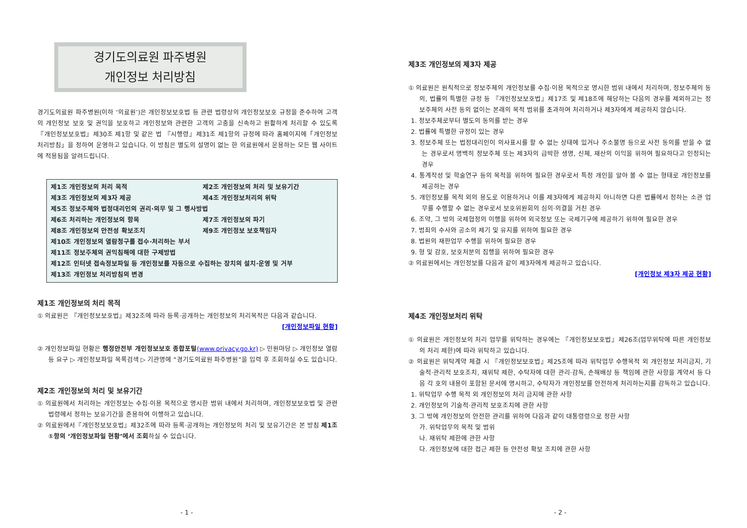경기도의료원 파주병원
개인정보 처리방침
경기도의료원 파주병원(이하 ‘의료원’)은 개인정보보호법 등 관련 법령상의 개인정보보호 규정을 준수하여 고객의 개인정보 보호 및 권익을 보호하고 개인정보와 관련한 고객의 고충을 신속하고 원활하게 처리할 수 있도록 『개인정보보호법』제30조 제1항 및 같은 법 『시행령』제31조 제1항의 규정에 따라 홈페이지에「개인정보 처리방침」을 정하여 운영하고 있습니다. 이 방침은 별도의 설명이 없는 한 의료원에서 운용하는 모든 웹 사이트에 적용됨을 알려드립니다.
제1조 개인정보의 처리 목적 제2조 개인정보의 처리 및 보유기간
제3조 개인정보의 제3자 제공 제4조 개인정보처리의 위탁
제5조 정보주체와 법정대리인의 권리·의무 및 그 행사방법
제6조 처리하는 개인정보의 항목 제7조 개인정보의 파기
제8조 개인정보의 안전성 확보조치 제9조 개인정보 보호책임자
제10조 개인정보의 열람청구를 접수·처리하는 부서
제11조 정보주체의 권익침해에 대한 구제방법
제12조 인터넷 접속정보파일 등 개인정보를 자동으로 수집하는 장치의 설치·운영 및 거부
제13조 개인정보 처리방침의 변경
제1조 개인정보의 처리 목적
① 의료원은 『개인정보보호법』제32조에 따라 등록·공개하는 개인정보의 처리목적은 다음과 같습니다.
[개인정보파일 현황]
② 개인정보파일 현황은 행정안전부 개인정보보호 종합포털(www.privacy.go.kr) ▷ 민원마당 ▷ 개인정보 열람등 요구 ▷ 개인정보파일 목록검색 ▷ 기관명에 “경기도의료원 파주병원”을 입력 후 조회하실 수도 있습니다.
제2조 개인정보의 처리 및 보유기간
① 의료원에서 처리하는 개인정보는 수집·이용 목적으로 명시한 범위 내에서 처리하며, 개인정보보호법 및 관련법령에서 정하는 보유기간을 준용하여 이행하고 있습니다.
② 의료원에서『개인정보보호법』제32조에 따라 등록·공개하는 개인정보의 처리 및 보유기간은 본 방침 제1조 ①항의 ‘개인정보파일 현황’에서 조회하실 수 있습니다.
- 1 -
제3조 개인정보의 제3자 제공
① 의료원은 원칙적으로 정보주체의 개인정보를 수집·이용 목적으로 명시한 범위 내에서 처리하며, 정보주체의 동의, 법률의 특별한 규정 등 『개인정보보호법』제17조 및 제18조에 해당하는 다음의 경우를 제외하고는 정보주체의 사전 동의 없이는 본래의 목적 범위를 초과하여 처리하거나 제3자에게 제공하지 않습니다.
1. 정보주체로부터 별도의 동의를 받는 경우
2. 법률에 특별한 규정이 있는 경우
3. 정보주체 또는 법정대리인이 의사표시를 할 수 없는 상태에 있거나 주소불명 등으로 사전 동의를 받을 수 없는 경우로서 명백히 정보주체 또는 제3자의 급박한 생명, 신체, 재산의 이익을 위하여 필요하다고 인정되는 경우
4. 통계작성 및 학술연구 등의 목적을 위하여 필요한 경우로서 특정 개인을 알아 볼 수 없는 형태로 개인정보를 제공하는 경우
5. 개인정보를 목적 외의 용도로 이용하거나 이를 제3자에게 제공하지 아니하면 다른 법률에서 정하는 소관 업무를 수행할 수 없는 경우로서 보호위원회의 심의·의결을 거친 경우
6. 조약, 그 밖의 국제협정의 이행을 위하여 외국정보 또는 국제기구에 제공하기 위하여 필요한 경우
7. 범죄의 수사와 공소의 제기 및 유지를 위하여 필요한 경우
8. 법원의 재판업무 수행을 위하여 필요한 경우
9. 형 및 감호, 보호처분의 집행을 위하여 필요한 경우
② 의료원에서는 개인정보를 다음과 같이 제3자에게 제공하고 있습니다.
[개인정보 제3자 제공 현황]
제4조 개인정보처리 위탁
① 의료원은 개인정보의 처리 업무를 위탁하는 경우에는 『개인정보보호법』제26조(업무위탁에 따른 개인정보의 처리 제한)에 따라 위탁하고 있습니다.
② 의료원은 위탁계약 체결 시 『개인정보보호법』제25조에 따라 위탁업무 수행목적 외 개인정보 처리금지, 기술적·관리적 보호조치, 재위탁 제한, 수탁자에 대한 관리·감독, 손해배상 등 책임에 관한 사항을 계약서 등 다음 각 호의 내용이 포함된 문서에 명시하고, 수탁자가 개인정보를 안전하게 처리하는지를 감독하고 있습니다.
1. 위탁업무 수행 목적 외 개인정보의 처리 금지에 관한 사항
2. 개인정보의 기술적·관리적 보호조치에 관한 사항
3. 그 밖에 개인정보의 안전한 관리를 위하여 다음과 같이 대통령령으로 정한 사항
가. 위탁업무의 목적 및 범위
나. 재위탁 제한에 관한 사항
다. 개인정보에 대한 접근 제한 등 안전성 확보 조치에 관한 사항
- 2 -